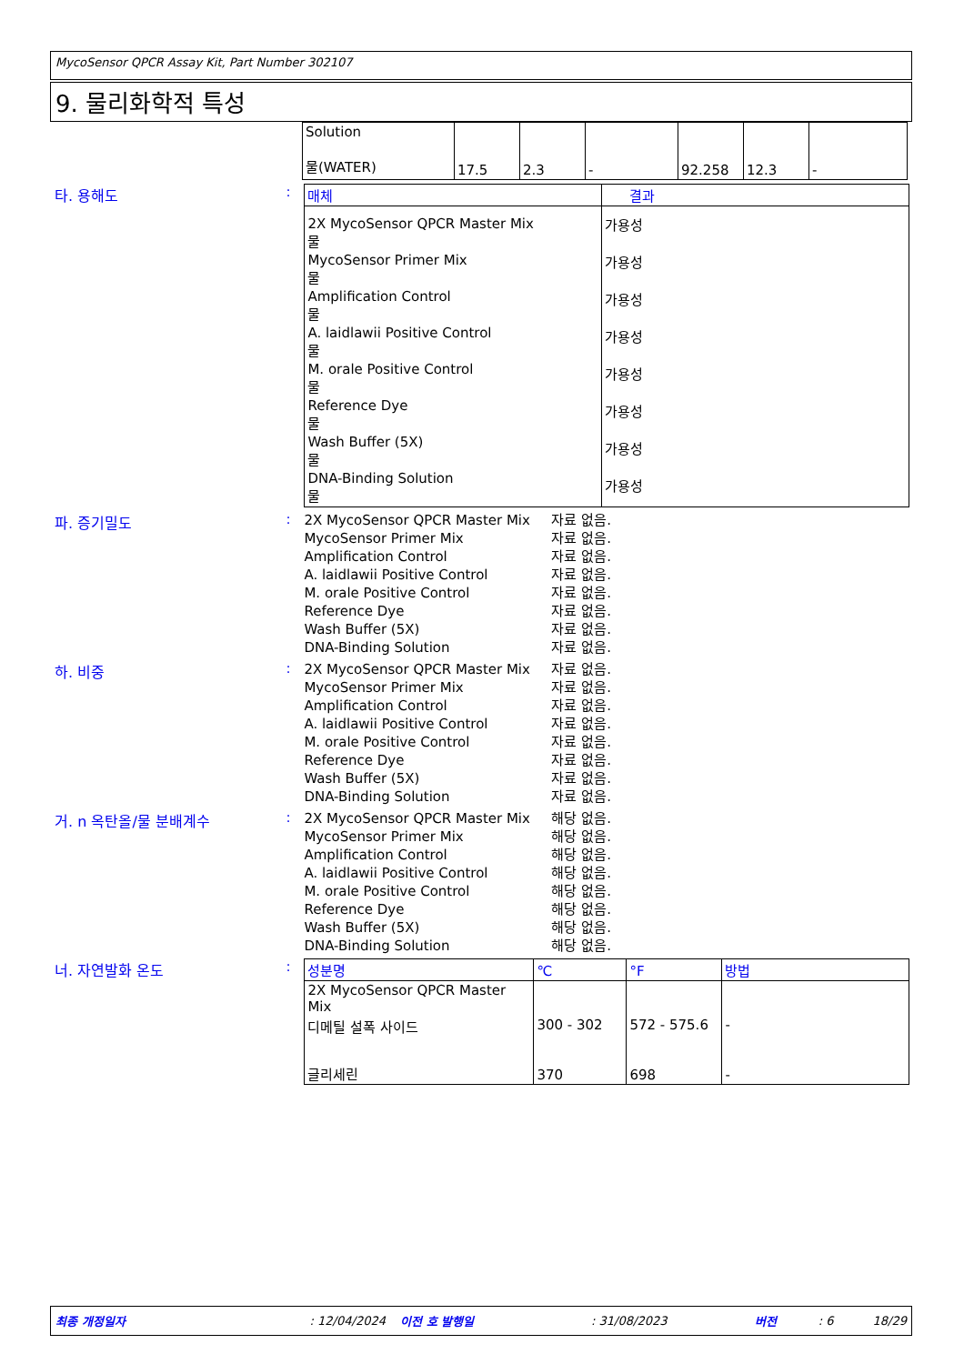MycoSensor QPCR Assay Kit, Part Number 302107
9. 물리화학적 특성
| Solution 물(WATER) | 17.5 | 2.3 | - | 92.258 | 12.3 | - |
타. 용해도 :
| 매체 | 결과 |
| --- | --- |
| 2X MycoSensor QPCR Master Mix 물 MycoSensor Primer Mix 물 Amplification Control 물 A. laidlawii Positive Control 물 M. orale Positive Control 물 Reference Dye 물 Wash Buffer (5X) 물 DNA-Binding Solution 물 | 가용성 가용성 가용성 가용성 가용성 가용성 가용성 가용성 |
파. 증기밀도 :
| 2X MycoSensor QPCR Master Mix | 자료 없음. |
| MycoSensor Primer Mix | 자료 없음. |
| Amplification Control | 자료 없음. |
| A. laidlawii Positive Control | 자료 없음. |
| M. orale Positive Control | 자료 없음. |
| Reference Dye | 자료 없음. |
| Wash Buffer (5X) | 자료 없음. |
| DNA-Binding Solution | 자료 없음. |
하. 비중 :
| 2X MycoSensor QPCR Master Mix | 자료 없음. |
| MycoSensor Primer Mix | 자료 없음. |
| Amplification Control | 자료 없음. |
| A. laidlawii Positive Control | 자료 없음. |
| M. orale Positive Control | 자료 없음. |
| Reference Dye | 자료 없음. |
| Wash Buffer (5X) | 자료 없음. |
| DNA-Binding Solution | 자료 없음. |
거. n 옥탄올/물 분배계수 :
| 2X MycoSensor QPCR Master Mix | 해당 없음. |
| MycoSensor Primer Mix | 해당 없음. |
| Amplification Control | 해당 없음. |
| A. laidlawii Positive Control | 해당 없음. |
| M. orale Positive Control | 해당 없음. |
| Reference Dye | 해당 없음. |
| Wash Buffer (5X) | 해당 없음. |
| DNA-Binding Solution | 해당 없음. |
너. 자연발화 온도 :
| 성분명 | ℃ | °F | 방법 |
| --- | --- | --- | --- |
| 2X MycoSensor QPCR Master Mix | | | |
| 디메틸 설폭 사이드 | 300 - 302 | 572 - 575.6 | - |
| 글리세린 | 370 | 698 | - |
최종 개정일자: 12/04/2024 이전 호 발행일: 31/08/2023 버전: 6 18/29